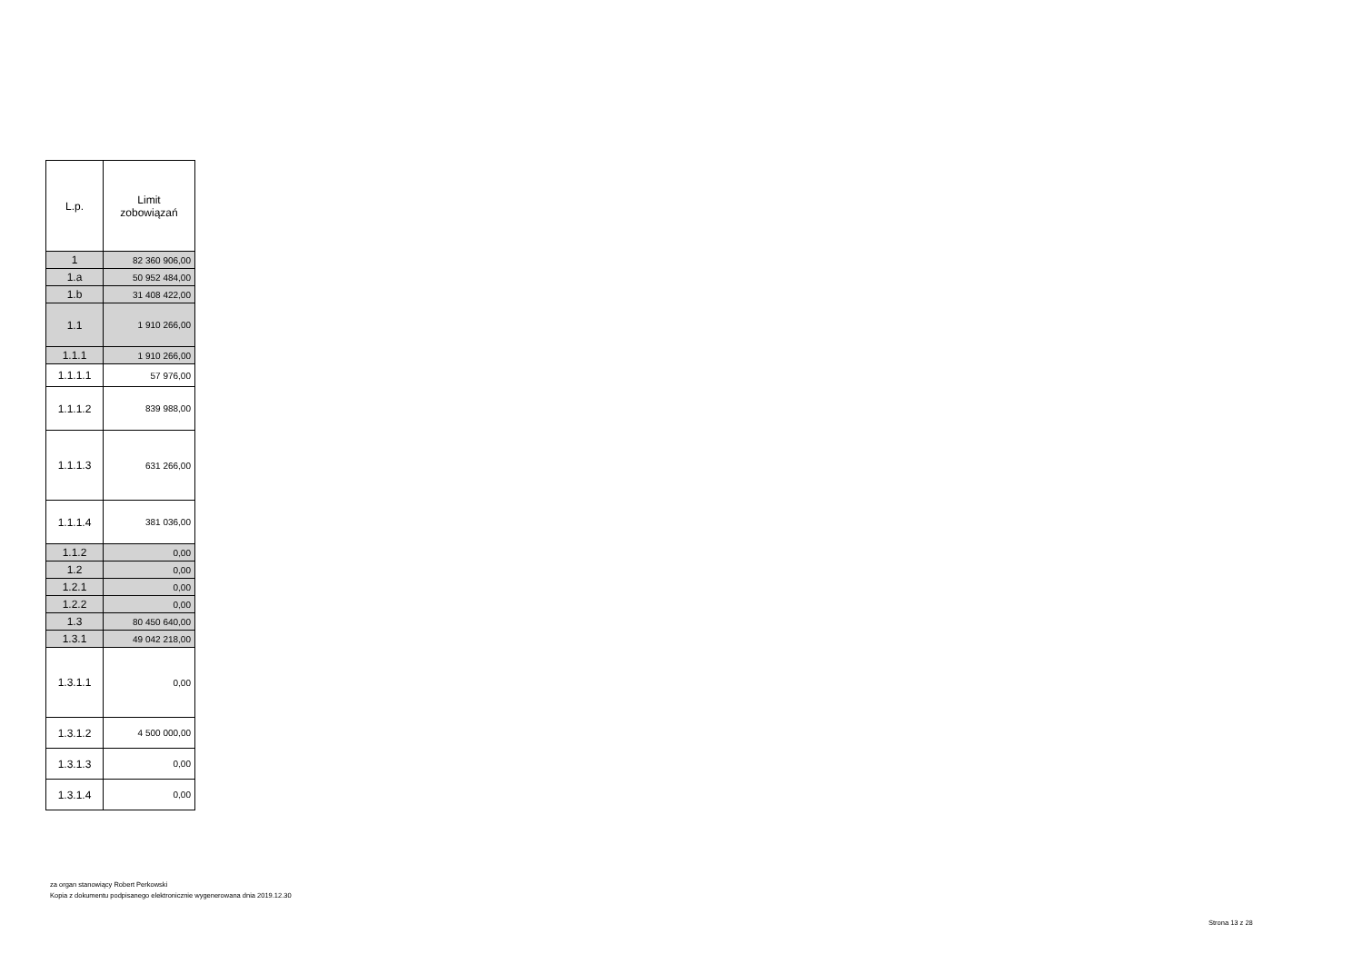| L.p. | Limit zobowiązań |
| --- | --- |
| 1 | 82 360 906,00 |
| 1.a | 50 952 484,00 |
| 1.b | 31 408 422,00 |
| 1.1 | 1 910 266,00 |
| 1.1.1 | 1 910 266,00 |
| 1.1.1.1 | 57 976,00 |
| 1.1.1.2 | 839 988,00 |
| 1.1.1.3 | 631 266,00 |
| 1.1.1.4 | 381 036,00 |
| 1.1.2 | 0,00 |
| 1.2 | 0,00 |
| 1.2.1 | 0,00 |
| 1.2.2 | 0,00 |
| 1.3 | 80 450 640,00 |
| 1.3.1 | 49 042 218,00 |
| 1.3.1.1 | 0,00 |
| 1.3.1.2 | 4 500 000,00 |
| 1.3.1.3 | 0,00 |
| 1.3.1.4 | 0,00 |
za organ stanowiący Robert Perkowski
Kopia z dokumentu podpisanego elektronicznie wygenerowana dnia 2019.12.30
Strona 13 z 28